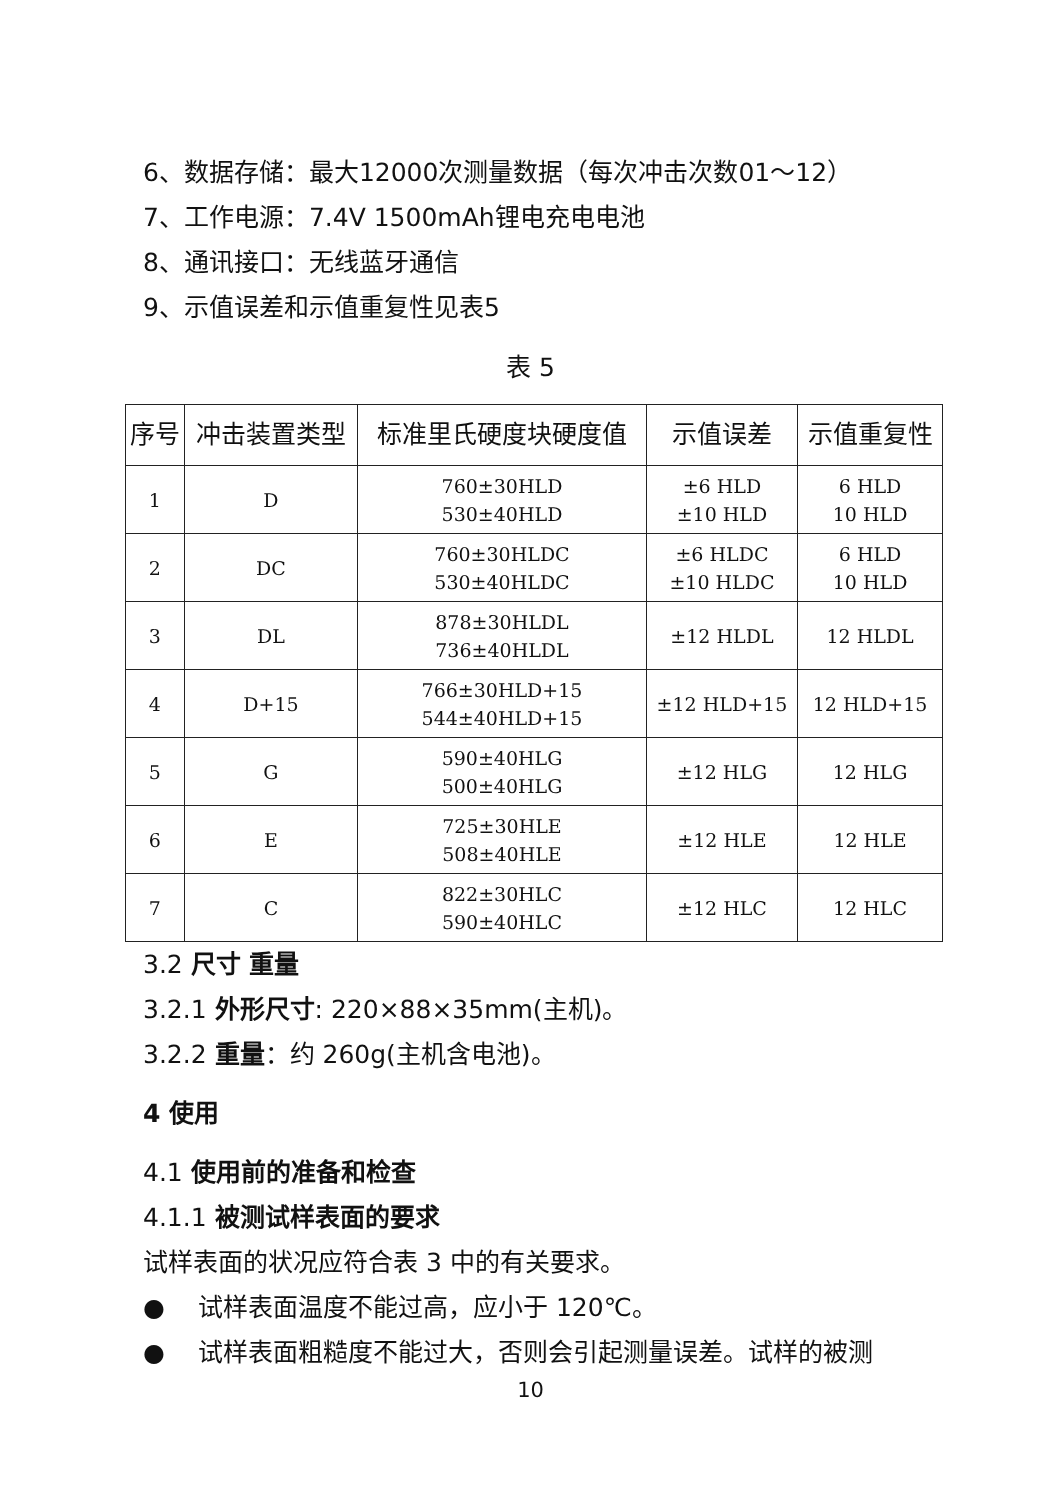6、数据存储：最大12000次测量数据（每次冲击次数01～12）
7、工作电源：7.4V 1500mAh锂电充电电池
8、通讯接口：无线蓝牙通信
9、示值误差和示值重复性见表5
表 5
| 序号 | 冲击装置类型 | 标准里氏硬度块硬度值 | 示值误差 | 示值重复性 |
| --- | --- | --- | --- | --- |
| 1 | D | 760±30HLD 530±40HLD | ±6 HLD ±10 HLD | 6 HLD 10 HLD |
| 2 | DC | 760±30HLDC 530±40HLDC | ±6 HLDC ±10 HLDC | 6 HLD 10 HLD |
| 3 | DL | 878±30HLDL 736±40HLDL | ±12 HLDL | 12 HLDL |
| 4 | D+15 | 766±30HLD+15 544±40HLD+15 | ±12 HLD+15 | 12 HLD+15 |
| 5 | G | 590±40HLG 500±40HLG | ±12 HLG | 12 HLG |
| 6 | E | 725±30HLE 508±40HLE | ±12 HLE | 12 HLE |
| 7 | C | 822±30HLC 590±40HLC | ±12 HLC | 12 HLC |
3.2 尺寸 重量
3.2.1 外形尺寸: 220×88×35mm(主机)。
3.2.2 重量：约 260g(主机含电池)。
4 使用
4.1 使用前的准备和检查
4.1.1 被测试样表面的要求
试样表面的状况应符合表 3 中的有关要求。
● 试样表面温度不能过高，应小于 120℃。
● 试样表面粗糙度不能过大，否则会引起测量误差。试样的被测
10